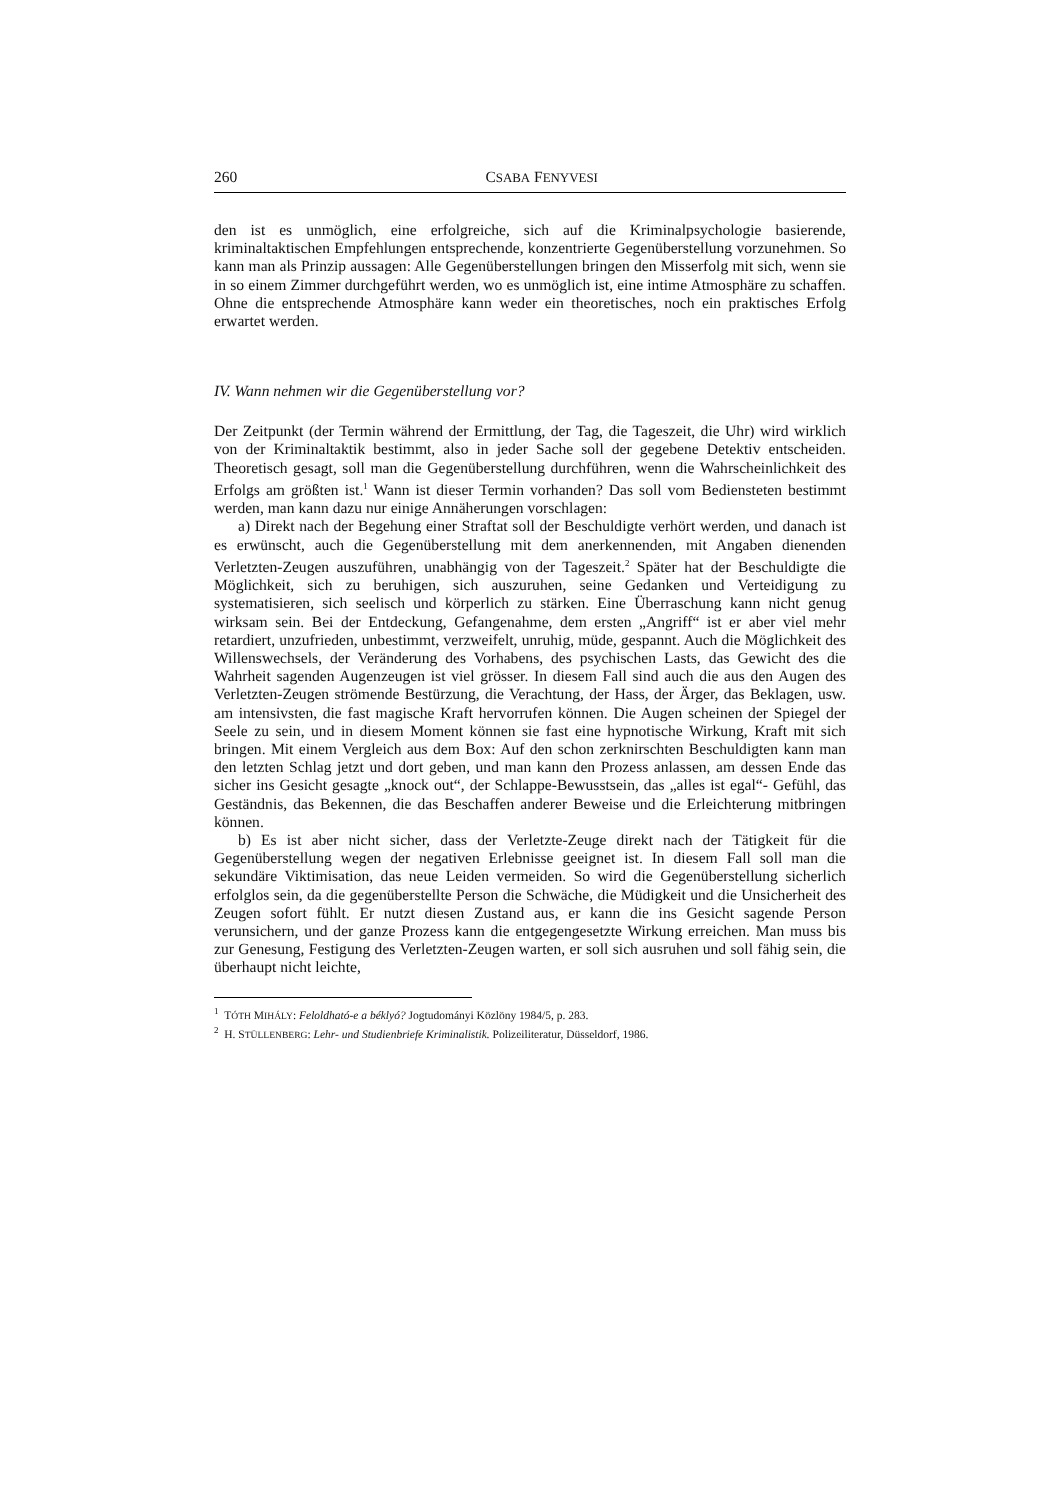260 CSABA FENYVESI
den ist es unmöglich, eine erfolgreiche, sich auf die Kriminalpsychologie basierende, kriminaltaktischen Empfehlungen entsprechende, konzentrierte Gegenüberstellung vorzunehmen. So kann man als Prinzip aussagen: Alle Gegenüberstellungen bringen den Misserfolg mit sich, wenn sie in so einem Zimmer durchgeführt werden, wo es unmöglich ist, eine intime Atmosphäre zu schaffen. Ohne die entsprechende Atmosphäre kann weder ein theoretisches, noch ein praktisches Erfolg erwartet werden.
IV. Wann nehmen wir die Gegenüberstellung vor?
Der Zeitpunkt (der Termin während der Ermittlung, der Tag, die Tageszeit, die Uhr) wird wirklich von der Kriminaltaktik bestimmt, also in jeder Sache soll der gegebene Detektiv entscheiden. Theoretisch gesagt, soll man die Gegenüberstellung durchführen, wenn die Wahrscheinlichkeit des Erfolgs am größten ist.<sup>1</sup> Wann ist dieser Termin vorhanden? Das soll vom Bediensteten bestimmt werden, man kann dazu nur einige Annäherungen vorschlagen:
a) Direkt nach der Begehung einer Straftat soll der Beschuldigte verhört werden, und danach ist es erwünscht, auch die Gegenüberstellung mit dem anerkennenden, mit Angaben dienenden Verletzten-Zeugen auszuführen, unabhängig von der Tageszeit.<sup>2</sup> Später hat der Beschuldigte die Möglichkeit, sich zu beruhigen, sich auszuruhen, seine Gedanken und Verteidigung zu systematisieren, sich seelisch und körperlich zu stärken. Eine Überraschung kann nicht genug wirksam sein. Bei der Entdeckung, Gefangenahme, dem ersten „Angriff“ ist er aber viel mehr retardiert, unzufrieden, unbestimmt, verzweifelt, unruhig, müde, gespannt. Auch die Möglichkeit des Willenswechsels, der Veränderung des Vorhabens, des psychischen Lasts, das Gewicht des die Wahrheit sagenden Augenzeugen ist viel grösser. In diesem Fall sind auch die aus den Augen des Verletzten-Zeugen strömende Bestürzung, die Verachtung, der Hass, der Ärger, das Beklagen, usw. am intensivsten, die fast magische Kraft hervorrufen können. Die Augen scheinen der Spiegel der Seele zu sein, und in diesem Moment können sie fast eine hypnotische Wirkung, Kraft mit sich bringen. Mit einem Vergleich aus dem Box: Auf den schon zerknirschten Beschuldigten kann man den letzten Schlag jetzt und dort geben, und man kann den Prozess anlassen, am dessen Ende das sicher ins Gesicht gesagte „knock out“, der Schlappe-Bewusstsein, das „alles ist egal“- Gefühl, das Geständnis, das Bekennen, die das Beschaffen anderer Beweise und die Erleichterung mitbringen können.
b) Es ist aber nicht sicher, dass der Verletzte-Zeuge direkt nach der Tätigkeit für die Gegenüberstellung wegen der negativen Erlebnisse geeignet ist. In diesem Fall soll man die sekundäre Viktimisation, das neue Leiden vermeiden. So wird die Gegenüberstellung sicherlich erfolglos sein, da die gegenüberstellte Person die Schwäche, die Müdigkeit und die Unsicherheit des Zeugen sofort fühlt. Er nutzt diesen Zustand aus, er kann die ins Gesicht sagende Person verunsichern, und der ganze Prozess kann die entgegengesetzte Wirkung erreichen. Man muss bis zur Genesung, Festigung des Verletzten-Zeugen warten, er soll sich ausruhen und soll fähig sein, die überhaupt nicht leichte,
<sup>1</sup> TÓTH MIHÁLY: Feloldható-e a béklyó? Jogtudományi Közlöny 1984/5, p. 283.
<sup>2</sup> H. STÜLLENBERG: Lehr- und Studienbriefe Kriminalistik. Polizeiliteratur, Düsseldorf, 1986.